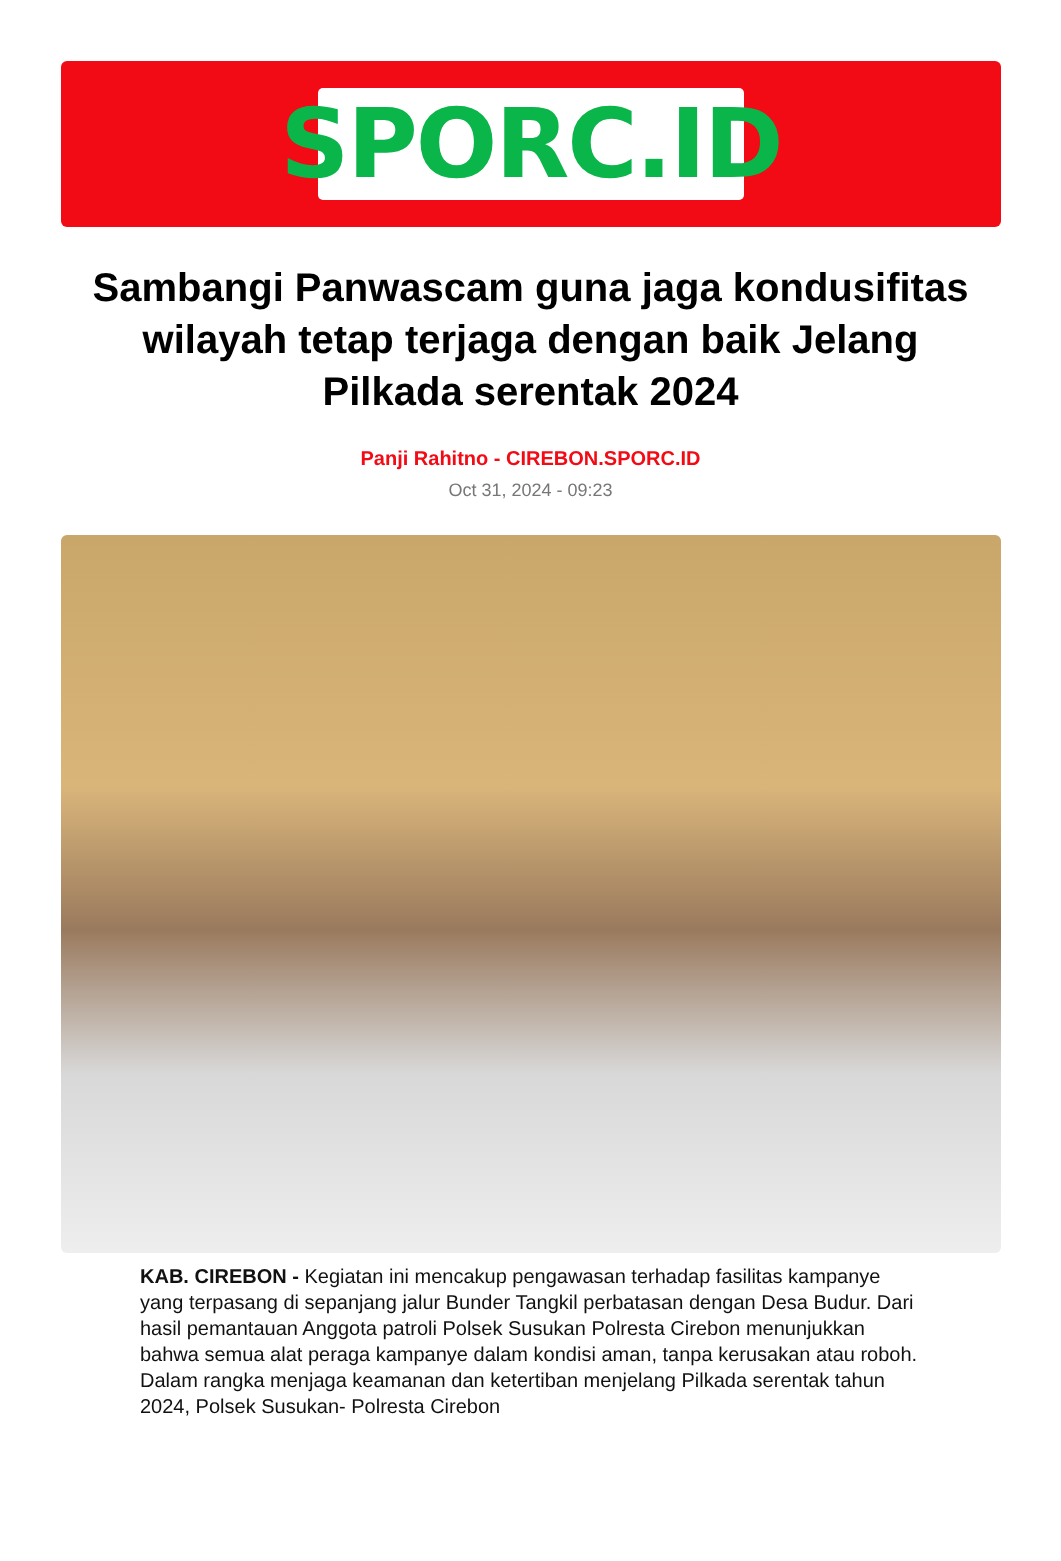SPORC.ID
Sambangi Panwascam guna jaga kondusifitas wilayah tetap terjaga dengan baik Jelang Pilkada serentak 2024
Panji Rahitno - CIREBON.SPORC.ID
Oct 31, 2024 - 09:23
KAB. CIREBON - Kegiatan ini mencakup pengawasan terhadap fasilitas kampanye yang terpasang di sepanjang jalur Bunder Tangkil perbatasan dengan Desa Budur. Dari hasil pemantauan Anggota patroli Polsek Susukan Polresta Cirebon menunjukkan bahwa semua alat peraga kampanye dalam kondisi aman, tanpa kerusakan atau roboh. Dalam rangka menjaga keamanan dan ketertiban menjelang Pilkada serentak tahun 2024, Polsek Susukan- Polresta Cirebon